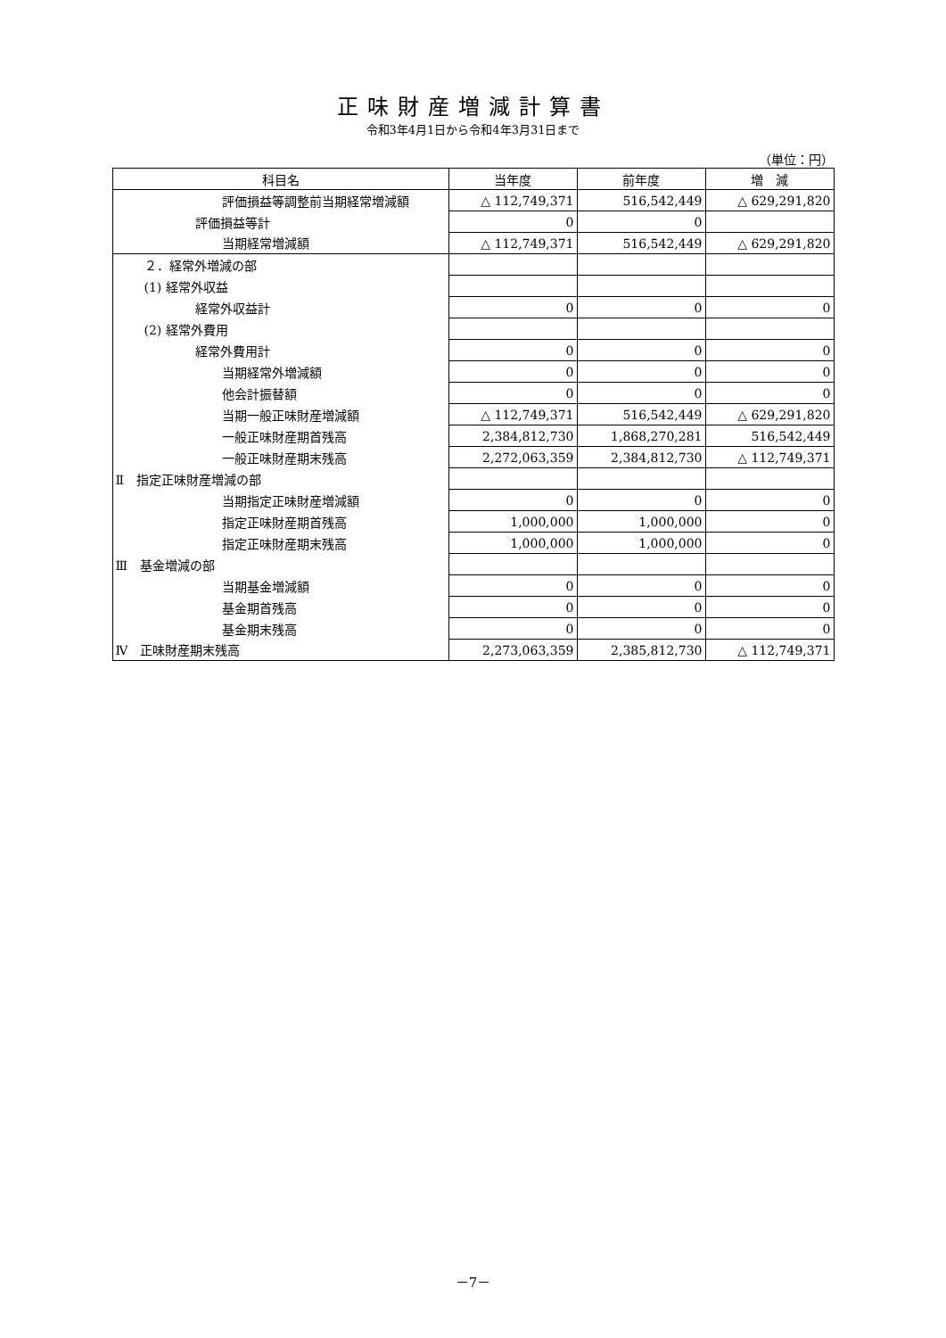正味財産増減計算書
令和3年4月1日から令和4年3月31日まで
（単位：円）
| 科目名 | 当年度 | 前年度 | 増 減 |
| --- | --- | --- | --- |
| 評価損益等調整前当期経常増減額 | △ 112,749,371 | 516,542,449 | △ 629,291,820 |
| 評価損益等計 | 0 | 0 | |
| 当期経常増減額 | △ 112,749,371 | 516,542,449 | △ 629,291,820 |
| ２．経常外増減の部 | | | |
| (1) 経常外収益 | | | |
| 経常外収益計 | 0 | 0 | 0 |
| (2) 経常外費用 | | | |
| 経常外費用計 | 0 | 0 | 0 |
| 当期経常外増減額 | 0 | 0 | 0 |
| 他会計振替額 | 0 | 0 | 0 |
| 当期一般正味財産増減額 | △ 112,749,371 | 516,542,449 | △ 629,291,820 |
| 一般正味財産期首残高 | 2,384,812,730 | 1,868,270,281 | 516,542,449 |
| 一般正味財産期末残高 | 2,272,063,359 | 2,384,812,730 | △ 112,749,371 |
| Ⅱ 指定正味財産増減の部 | | | |
| 当期指定正味財産増減額 | 0 | 0 | 0 |
| 指定正味財産期首残高 | 1,000,000 | 1,000,000 | 0 |
| 指定正味財産期末残高 | 1,000,000 | 1,000,000 | 0 |
| Ⅲ 基金増減の部 | | | |
| 当期基金増減額 | 0 | 0 | 0 |
| 基金期首残高 | 0 | 0 | 0 |
| 基金期末残高 | 0 | 0 | 0 |
| Ⅳ 正味財産期末残高 | 2,273,063,359 | 2,385,812,730 | △ 112,749,371 |
－7－